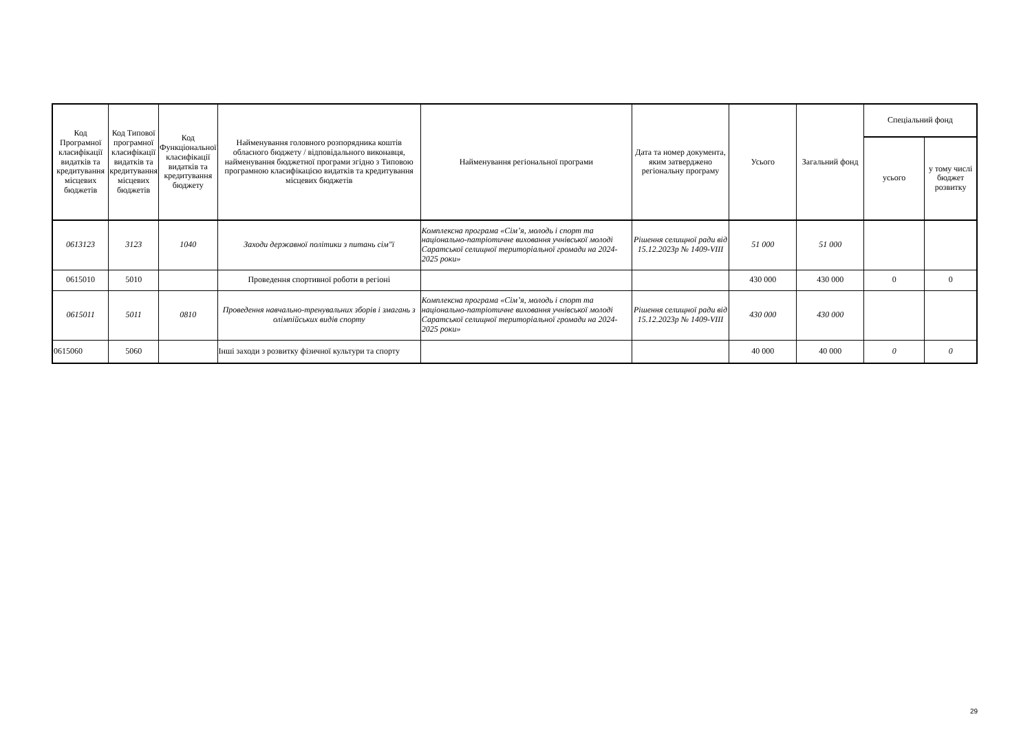| Код Програмної класифікації видатків та кредитування місцевих бюджетів | Код Типової програмної класифікації видатків та кредитування місцевих бюджетів | Код Функціональної класифікації видатків та кредитування бюджету | Найменування головного розпорядника коштів обласного бюджету / відповідального виконавця, найменування бюджетної програми згідно з Типовою програмною класифікацією видатків та кредитування місцевих бюджетів | Найменування регіональної програми | Дата та номер документа, яким затверджено регіональну програму | Усього | Загальний фонд | Спеціальний фонд | |
| --- | --- | --- | --- | --- | --- | --- | --- | --- | --- |
| | | | | | | | | усього | у тому числі бюджет розвитку |
| 0613123 | 3123 | 1040 | Заходи державної політики з питань сім"ї | Комплексна програма «Сім’я, молодь і спорт та національно-патріотичне виховання учнівської молоді Саратської селищної територіальної громади на 2024-2025 роки» | Рішення селищної ради від 15.12.2023р № 1409-VIII | 51 000 | 51 000 | | |
| 0615010 | 5010 | | Проведення спортивної роботи в регіоні | | | 430 000 | 430 000 | 0 | 0 |
| 0615011 | 5011 | 0810 | Проведення навчально-тренувальних зборів і змагань з олімпійських видів спорту | Комплексна програма «Сім’я, молодь і спорт та національно-патріотичне виховання учнівської молоді Саратської селищної територіальної громади на 2024-2025 роки» | Рішення селищної ради від 15.12.2023р № 1409-VIII | 430 000 | 430 000 | | |
| 0615060 | 5060 | | Інші заходи з розвитку фізичної культури та спорту | | | 40 000 | 40 000 | 0 | 0 |
29